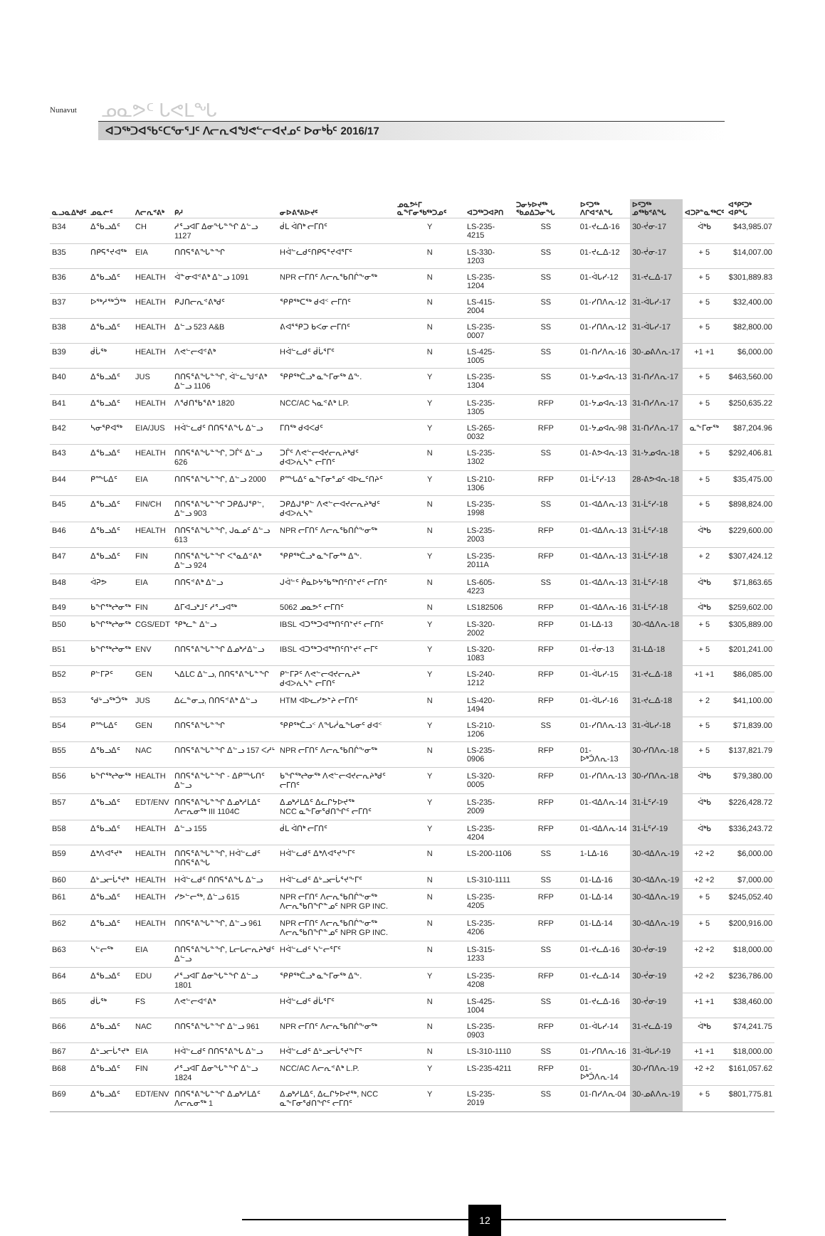Nunavut
ᓄᓇᕗᑦ ᒐᕙᒪᖓ
ᐊᑐᖅᑐᐊᖃᑦᑕᕐᓂᕐᒧᑦ ᐱᓕᕆᐊᖑᕙᓪᓕᐊᔪᓄᑦ ᐅᓂᒃᑳᑦ 2016/17
| ᓇᓗᓇᐃᒃᑯᑦ | ᓄᓇᓖᑦ | ᐱᓕᕆᕝᕕᒃ | ᑭᓱ | ᓂᐅᕕᕐᕕᐅᔪᑦ | ᓄᓇᕗᒻᒥ ᓇᖕᒥᓂᖃᖅᑐᓄᑦ | ᐊᑐᖅᑐᐊᕈᑎ | ᑐᓂᔭᐅᔪᖅ ᖃᓄᐃᑐᓂᖓ | ᐅᑦᑐᖅ ᐱᒋᐊᕝᕕᖓ | ᐅᑦᑐᖅ ᓄᖅᑲᕝᕕᖓ | ᐊᑐᕈᓐᓇᖅᑕᑦ | ᐊᕿᑦᑐᒃ ᐊᑭᖓ |
| --- | --- | --- | --- | --- | --- | --- | --- | --- | --- | --- | --- |
| B34 | ᐃᖃᓗᐃᑦ | CH | ᓱᕐᓗᐊᒥ ᐃᓂᖓᓐᖏ ᐃᓪᓗ 1127 | ᑰᒪ ᐋᑎᒃ ᓕᒥᑎᑦ | Y | LS-235-4215 | SS | 01-ᔪᓚᐃ-16 | 30-ᔫᓂ-17 | ᐋᒃᑲ | $43,985.07 |
| B35 | ᑎᑭᕋᕐᔪᐊᖅ | EIA | ᑎᑎᕋᕐᕕᖓᓐᖏ | Hᐋᓪᓚᑯᑦᑎᑭᕋᕐᔪᐊᕐᒥᑦ | N | LS-330-1203 | SS | 01-ᔪᓚᐃ-12 | 30-ᔫᓂ-17 | + 5 | $14,007.00 |
| B36 | ᐃᖃᓗᐃᑦ | HEALTH | ᐋᓐᓂᐊᕝᕕᒃ ᐃᓪᓗ 1091 | NPR ᓕᒥᑎᑦ ᐱᓕᕆᖃᑎᒌᖕᓂᖅ | N | LS-235-1204 | SS | 01-ᐋᒐᓯ-12 | 31-ᔪᓚᐃ-17 | + 5 | $301,889.83 |
| B37 | ᐅᖅᓱᖅᑑᖅ | HEALTH | ᑭᒍᑎᓕᕆᕝᕕᒃᑯᑦ | ᕿᑭᖅᑕᖅ ᑯᐊᑉ ᓕᒥᑎᑦ | N | LS-415-2004 | SS | 01-ᓯᑎᐱᕆ-12 | 31-ᐋᒐᓯ-17 | + 5 | $32,400.00 |
| B38 | ᐃᖃᓗᐃᑦ | HEALTH | ᐃᓪᓗ 523 A&B | ᕕᐊᕐᕿᑐ ᑲᐸᓂ ᓕᒥᑎᑦ | N | LS-235-0007 | SS | 01-ᓯᑎᐱᕆ-12 | 31-ᐋᒐᓯ-17 | + 5 | $82,800.00 |
| B39 | ᑰᒑᖅ | HEALTH | ᐱᕙᓪᓕᐊᕝᕕᒃ | Hᐋᓪᓚᑯᑦ ᑰᒑᕐᒥᑦ | N | LS-425-1005 | SS | 01-ᑎᓯᐱᕆ-16 | 30-ᓄᕕᐱᕆ-17 | +1 +1 | $6,000.00 |
| B40 | ᐃᖃᓗᐃᑦ | JUS | ᑎᑎᕋᕐᕕᖓᓐᖏ, ᐋᓪᓚᖑᕝᕕᒃ ᐃᓪᓗ 1106 | ᕿᑭᖅᑖᓗᒃ ᓇᖕᒥᓂᖅ ᐃᖕ. | Y | LS-235-1304 | SS | 01-ᔭᓄᐊᕆ-13 | 31-ᑎᓯᐱᕆ-17 | + 5 | $463,560.00 |
| B41 | ᐃᖃᓗᐃᑦ | HEALTH | ᐱᖁᑎᖃᕐᕕᒃ 1820 | NCC/AC ᓴᓇᕝᕕᒃ LP. | Y | LS-235-1305 | RFP | 01-ᔭᓄᐊᕆ-13 | 31-ᑎᓯᐱᕆ-17 | + 5 | $250,635.22 |
| B42 | ᓴᓂᕿᐊᖅ | EIA/JUS | Hᐋᓪᓚᑯᑦ ᑎᑎᕋᕐᕕᖓ ᐃᓪᓗ | ᒥᑎᖅ ᑯᐊᐸᑯᑦ | Y | LS-265-0032 | RFP | 01-ᔭᓄᐊᕆ-98 | 31-ᑎᓯᐱᕆ-17 | ᓇᖕᒥᓂᖅ | $87,204.96 |
| B43 | ᐃᖃᓗᐃᑦ | HEALTH | ᑎᑎᕋᕐᕕᖓᓐᖏ, ᑐᒦᑦ ᐃᓪᓗ 626 | ᑐᒦᑦ ᐱᕙᓪᓕᐊᔪᓕᕆᔨᒃᑯᑦ ᑯᐊᐳᕇᓴᓐ ᓕᒥᑎᑦ | N | LS-235-1302 | SS | 01-ᕕᕗᐊᕆ-13 | 31-ᔭᓄᐊᕆ-18 | + 5 | $292,406.81 |
| B44 | ᑭᙵᐃᑦ | EIA | ᑎᑎᕋᕐᕕᖓᓐᖏ, ᐃᓪᓗ 2000 | ᑭᙵᐃᑦ ᓇᖕᒥᓂᕐᓄᑦ ᐊᐅᓚᑦᑎᔨᑦ | Y | LS-210-1306 | RFP | 01-ᒫᑦᓯ-13 | 28-ᕕᕗᐊᕆ-18 | + 5 | $35,475.00 |
| B45 | ᐃᖃᓗᐃᑦ | FIN/CH | ᑎᑎᕋᕐᕕᖓᓐᖏ ᑐᑭᐃᒍᕿᓪ, ᐃᓪᓗ 903 | ᑐᑭᐃᒍᕿᓪ ᐱᕙᓪᓕᐊᔪᓕᕆᔨᒃᑯᑦ ᑯᐊᐳᕇᓴᓐ | N | LS-235-1998 | SS | 01-ᐊᐃᐱᕆ-13 | 31-ᒫᑦᓯ-18 | + 5 | $898,824.00 |
| B46 | ᐃᖃᓗᐃᑦ | HEALTH | ᑎᑎᕋᕐᕕᖓᓐᖏ, ᒍᓇᓄᑦ ᐃᓪᓗ 613 | NPR ᓕᒥᑎᑦ ᐱᓕᕆᖃᑎᒌᖕᓂᖅ | N | LS-235-2003 | RFP | 01-ᐊᐃᐱᕆ-13 | 31-ᒫᑦᓯ-18 | ᐋᒃᑲ | $229,600.00 |
| B47 | ᐃᖃᓗᐃᑦ | FIN | ᑎᑎᕋᕐᕕᖓᓐᖏ ᐸᕐᓇᐃᕝᕕᒃ ᐃᓪᓗ 924 | ᕿᑭᖅᑖᓗᒃ ᓇᖕᒥᓂᖅ ᐃᖕ. | Y | LS-235-2011A | RFP | 01-ᐊᐃᐱᕆ-13 | 31-ᒫᑦᓯ-18 | + 2 | $307,424.12 |
| B48 | ᐋᕈᕗ | EIA | ᑎᑎᕋᕝᕕᒃ ᐃᓪᓗ | ᒍᐋᓪᑦ ᑮᓇᐅᔭᖃᖅᑎᑦᑎᔾᔪᑦ ᓕᒥᑎᑦ | N | LS-605-4223 | SS | 01-ᐊᐃᐱᕆ-13 | 31-ᒫᑦᓯ-18 | ᐋᒃᑲ | $71,863.65 |
| B49 | ᑲᖏᖅᖠᓂᖅ | FIN | ᐃᒥᐊᓗᒃᒧᑦ ᓱᕐᓗᐊᖅ | 5062 ᓄᓇᕗᑦ ᓕᒥᑎᑦ | N | LS182506 | RFP | 01-ᐊᐃᐱᕆ-16 | 31-ᒫᑦᓯ-18 | ᐋᒃᑲ | $259,602.00 |
| B50 | ᑲᖏᖅᖠᓂᖅ | CGS/EDT | ᕿᒃᓚᓐ ᐃᓪᓗ | IBSL ᐊᑐᖅᑐᐊᖅᑎᑦᑎᔾᔪᑦ ᓕᒥᑎᑦ | Y | LS-320-2002 | RFP | 01-ᒪᐃ-13 | 30-ᐊᐃᐱᕆ-18 | + 5 | $305,889.00 |
| B51 | ᑲᖏᖅᖠᓂᖅ | ENV | ᑎᑎᕋᕐᕕᖓᓐᖏ ᐃᓄᒃᓱᐃᓪᓗ | IBSL ᐊᑐᖅᑐᐊᖅᑎᑦᑎᔾᔪᑦ ᓕᒥᑦ | Y | LS-320-1083 | RFP | 01-ᔫᓂ-13 | 31-ᒪᐃ-18 | + 5 | $201,241.00 |
| B52 | ᑭᓪᒥᕈᑦ | GEN | ᓴᐃᒪC ᐃᓪᓗ, ᑎᑎᕋᕐᕕᖓᓐᖏ | ᑭᓪᒥᕈᑦ ᐱᕙᓪᓕᐊᔪᓕᕆᔨᒃ ᑯᐊᐳᕇᓴᓐ ᓕᒥᑎᑦ | Y | LS-240-1212 | RFP | 01-ᐋᒐᓯ-15 | 31-ᔪᓚᐃ-18 | +1 +1 | $86,085.00 |
| B53 | ᖁᒡᓗᖅᑑᖅ | JUS | ᐃᓛᓐᓂᓗ, ᑎᑎᕋᕝᕕᒃ ᐃᓪᓗ | HTM ᐊᐅᓚᓯᕗᔾᔨ ᓕᒥᑎᑦ | N | LS-420-1494 | RFP | 01-ᐋᒐᓯ-16 | 31-ᔪᓚᐃ-18 | + 2 | $41,100.00 |
| B54 | ᑭᙵᐃᑦ | GEN | ᑎᑎᕋᕐᕕᖓᓐᖏ | ᕿᑭᖅᑖᓗᑉ ᐱᖓᓲᓇᖓᓂᑦ ᑯᐊᑉ | Y | LS-210-1206 | SS | 01-ᓯᑎᐱᕆ-13 | 31-ᐋᒐᓯ-18 | + 5 | $71,839.00 |
| B55 | ᐃᖃᓗᐃᑦ | NAC | ᑎᑎᕋᕐᕕᖓᓐᖏ ᐃᓪᓗ 157 ᐸᓱᒻ | NPR ᓕᒥᑎᑦ ᐱᓕᕆᖃᑎᒌᖕᓂᖅ | N | LS-235-0906 | RFP | 01-ᐅᒃᑑᐱᕆ-13 | 30-ᓯᑎᐱᕆ-18 | + 5 | $137,821.79 |
| B56 | ᑲᖏᖅᖠᓂᖅ | HEALTH | ᑎᑎᕋᕐᕕᖓᓐᖏ - ᐃᑭᙵᑎᑦ ᐃᓪᓗ | ᑲᖏᖅᖠᓂᖅ ᐱᕙᓪᓕᐊᔪᓕᕆᔨᒃᑯᑦ ᓕᒥᑎᑦ | Y | LS-320-0005 | RFP | 01-ᓯᑎᐱᕆ-13 | 30-ᓯᑎᐱᕆ-18 | ᐋᒃᑲ | $79,380.00 |
| B57 | ᐃᖃᓗᐃᑦ | EDT/ENV | ᑎᑎᕋᕐᕕᖓᓐᖏ ᐃᓄᒃᓱᒪᐃᑦ ᐱᓕᕆᓂᖅ III 1104C | ᐃᓄᒃᓱᒪᐃᑦ ᐃᓚᒋᔭᐅᔪᖅ NCC ᓇᖕᒥᓂᕐᑯᑎᖏᑦ ᓕᒥᑎᑦ | Y | LS-235-2009 | RFP | 01-ᐊᐃᐱᕆ-14 | 31-ᒫᑦᓯ-19 | ᐋᒃᑲ | $226,428.72 |
| B58 | ᐃᖃᓗᐃᑦ | HEALTH | ᐃᓪᓗ 155 | ᑰᒪ ᐋᑎᒃ ᓕᒥᑎᑦ | Y | LS-235-4204 | RFP | 01-ᐊᐃᐱᕆ-14 | 31-ᒫᑦᓯ-19 | ᐋᒃᑲ | $336,243.72 |
| B59 | ᐃᒃᐱᐊᕐᔪᒃ | HEALTH | ᑎᑎᕋᕐᕕᖓᓐᖏ, Hᐋᓪᓚᑯᑦ ᑎᑎᕋᕐᕕᖓ | Hᐋᓪᓚᑯᑦ ᐃᒃᐱᐊᕐᔪᖕᒥᑦ | N | LS-200-1106 | SS | 1-ᒪᐃ-16 | 30-ᐊᐃᐱᕆ-19 | +2 +2 | $6,000.00 |
| B60 | ᐃᒡᓗᓕᒑᕐᔪᒃ | HEALTH | Hᐋᓪᓚᑯᑦ ᑎᑎᕋᕐᕕᖓ ᐃᓪᓗ | Hᐋᓪᓚᑯᑦ ᐃᒡᓗᓕᒑᕐᔪᖕᒥᑦ | N | LS-310-1111 | SS | 01-ᒪᐃ-16 | 30-ᐊᐃᐱᕆ-19 | +2 +2 | $7,000.00 |
| B61 | ᐃᖃᓗᐃᑦ | HEALTH | ᓯᕗᓪᓕᖅ, ᐃᓪᓗ 615 | NPR ᓕᒥᑎᑦ ᐱᓕᕆᖃᑎᒌᖕᓂᖅ ᐱᓕᕆᖃᑎᖏᓐᓄᑦ NPR GP INC. | N | LS-235-4205 | RFP | 01-ᒪᐃ-14 | 30-ᐊᐃᐱᕆ-19 | + 5 | $245,052.40 |
| B62 | ᐃᖃᓗᐃᑦ | HEALTH | ᑎᑎᕋᕐᕕᖓᓐᖏ, ᐃᓪᓗ 961 | NPR ᓕᒥᑎᑦ ᐱᓕᕆᖃᑎᒌᖕᓂᖅ ᐱᓕᕆᖃᑎᖏᓐᓄᑦ NPR GP INC. | N | LS-235-4206 | RFP | 01-ᒪᐃ-14 | 30-ᐊᐃᐱᕆ-19 | + 5 | $200,916.00 |
| B63 | ᓴᓪᓕᖅ | EIA | ᑎᑎᕋᕐᕕᖓᓐᖏ, ᒪᓕᒐᓕᕆᔨᒃᑯᑦ ᐃᓪᓗ | Hᐋᓪᓚᑯᑦ ᓴᓪᓕᕐᒥᑦ | N | LS-315-1233 | SS | 01-ᔪᓚᐃ-16 | 30-ᔫᓂ-19 | +2 +2 | $18,000.00 |
| B64 | ᐃᖃᓗᐃᑦ | EDU | ᓱᕐᓗᐊᒥ ᐃᓂᖓᓐᖏ ᐃᓪᓗ 1801 | ᕿᑭᖅᑖᓗᒃ ᓇᖕᒥᓂᖅ ᐃᖕ. | Y | LS-235-4208 | RFP | 01-ᔪᓚᐃ-14 | 30-ᔫᓂ-19 | +2 +2 | $236,786.00 |
| B65 | ᑰᒑᖅ | FS | ᐱᕙᓪᓕᐊᕝᕕᒃ | Hᐋᓪᓚᑯᑦ ᑰᒑᕐᒥᑦ | N | LS-425-1004 | SS | 01-ᔪᓚᐃ-16 | 30-ᔫᓂ-19 | +1 +1 | $38,460.00 |
| B66 | ᐃᖃᓗᐃᑦ | NAC | ᑎᑎᕋᕐᕕᖓᓐᖏ ᐃᓪᓗ 961 | NPR ᓕᒥᑎᑦ ᐱᓕᕆᖃᑎᒌᖕᓂᖅ | N | LS-235-0903 | RFP | 01-ᐋᒐᓯ-14 | 31-ᔪᓚᐃ-19 | ᐋᒃᑲ | $74,241.75 |
| B67 | ᐃᒡᓗᓕᒑᕐᔪᒃ | EIA | Hᐋᓪᓚᑯᑦ ᑎᑎᕋᕐᕕᖓ ᐃᓪᓗ | Hᐋᓪᓚᑯᑦ ᐃᒡᓗᓕᒑᕐᔪᖕᒥᑦ | N | LS-310-1110 | SS | 01-ᓯᑎᐱᕆ-16 | 31-ᐋᒐᓯ-19 | +1 +1 | $18,000.00 |
| B68 | ᐃᖃᓗᐃᑦ | FIN | ᓱᕐᓗᐊᒥ ᐃᓂᖓᓐᖏ ᐃᓪᓗ 1824 | NCC/AC ᐱᓕᕆᕝᕕᒃ L.P. | Y | LS-235-4211 | RFP | 01-ᐅᒃᑑᐱᕆ-14 | 30-ᓯᑎᐱᕆ-19 | +2 +2 | $161,057.62 |
| B69 | ᐃᖃᓗᐃᑦ | EDT/ENV | ᑎᑎᕋᕐᕕᖓᓐᖏ ᐃᓄᒃᓱᒪᐃᑦ ᐱᓕᕆᓂᖅ 1 | ᐃᓄᒃᓱᒪᐃᑦ, ᐃᓚᒋᔭᐅᔪᖅ, NCC ᓇᖕᒥᓂᕐᑯᑎᖏᑦ ᓕᒥᑎᑦ | Y | LS-235-2019 | SS | 01-ᑎᓯᐱᕆ-04 | 30-ᓄᕕᐱᕆ-19 | + 5 | $801,775.81 |
12